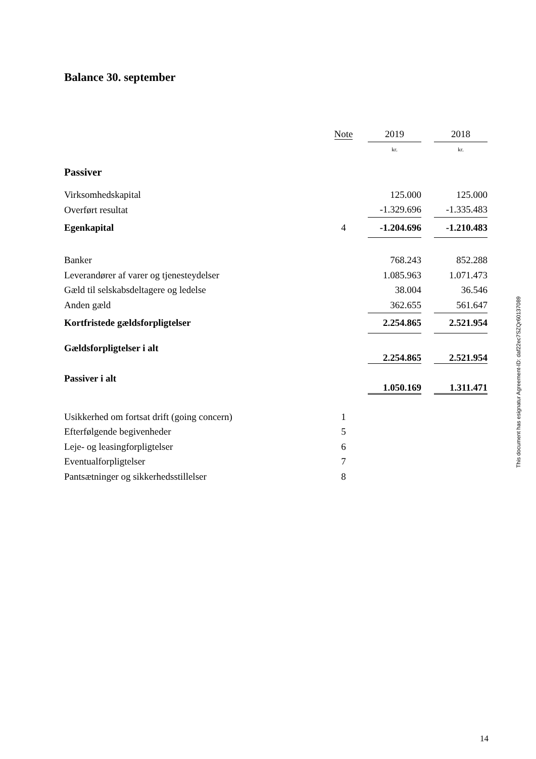Balance 30. september
| | Note | | 2019 | | 2018 |
| | | | kr. | | kr. |
| Passiver | | | | | |
| Virksomhedskapital | | | 125.000 | | 125.000 |
| Overført resultat | | | -1.329.696 | | -1.335.483 |
| Egenkapital | 4 | | -1.204.696 | | -1.210.483 |
| Banker | | | 768.243 | | 852.288 |
| Leverandører af varer og tjenesteydelser | | | 1.085.963 | | 1.071.473 |
| Gæld til selskabsdeltagere og ledelse | | | 38.004 | | 36.546 |
| Anden gæld | | | 362.655 | | 561.647 |
| Kortfristede gældsforpligtelser | | | 2.254.865 | | 2.521.954 |
| Gældsforpligtelser i alt | | | 2.254.865 | | 2.521.954 |
| Passiver i alt | | | 1.050.169 | | 1.311.471 |
| Usikkerhed om fortsat drift (going concern) | 1 | | | | |
| Efterfølgende begivenheder | 5 | | | | |
| Leje- og leasingforpligtelser | 6 | | | | |
| Eventualforpligtelser | 7 | | | | |
| Pantsætninger og sikkerhedsstillelser | 8 | | | | |
This document has esignatur Agreement-ID: daf22ec7SZQr60137089
14